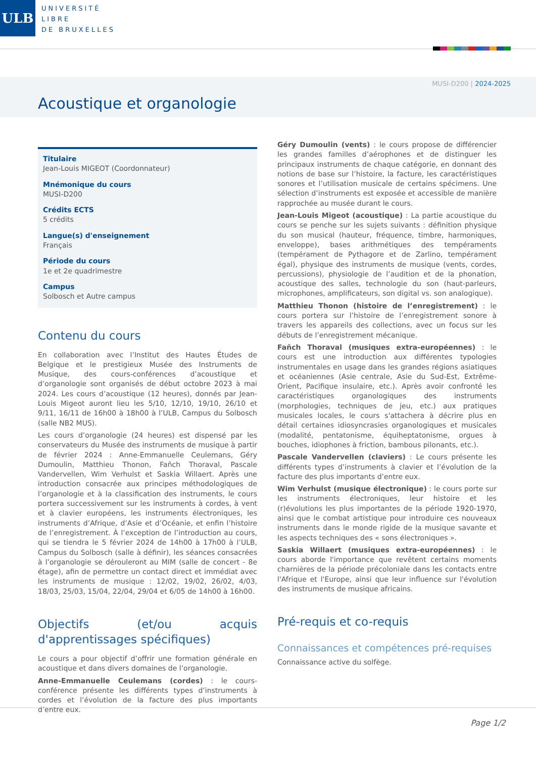ULB
UNIVERSITÉ
LIBRE
DE BRUXELLES
MUSI-D200 | 2024-2025
Acoustique et organologie
Titulaire
Jean-Louis MIGEOT (Coordonnateur)
Mnémonique du cours
MUSI-D200
Crédits ECTS
5 crédits
Langue(s) d'enseignement
Français
Période du cours
1e et 2e quadrimestre
Campus
Solbosch et Autre campus
Contenu du cours
En collaboration avec l’Institut des Hautes Études de Belgique et le prestigieux Musée des Instruments de Musique, des cours-conférences d’acoustique et d’organologie sont organisés de début octobre 2023 à mai 2024. Les cours d’acoustique (12 heures), donnés par Jean-Louis Migeot auront lieu les 5/10, 12/10, 19/10, 26/10 et 9/11, 16/11 de 16h00 à 18h00 à l’ULB, Campus du Solbosch (salle NB2 MUS).
Les cours d’organologie (24 heures) est dispensé par les conservateurs du Musée des instruments de musique à partir de février 2024 : Anne-Emmanuelle Ceulemans, Géry Dumoulin, Matthieu Thonon, Fañch Thoraval, Pascale Vandervellen, Wim Verhulst et Saskia Willaert. Après une introduction consacrée aux principes méthodologiques de l’organologie et à la classification des instruments, le cours portera successivement sur les instruments à cordes, à vent et à clavier européens, les instruments électroniques, les instruments d’Afrique, d’Asie et d’Océanie, et enfin l’histoire de l’enregistrement. À l’exception de l’introduction au cours, qui se tiendra le 5 février 2024 de 14h00 à 17h00 à l’ULB, Campus du Solbosch (salle à définir), les séances consacrées à l’organologie se dérouleront au MIM (salle de concert - 8e étage), afin de permettre un contact direct et immédiat avec les instruments de musique : 12/02, 19/02, 26/02, 4/03, 18/03, 25/03, 15/04, 22/04, 29/04 et 6/05 de 14h00 à 16h00.
Objectifs (et/ou acquis d'apprentissages spécifiques)
Le cours a pour objectif d’offrir une formation générale en acoustique et dans divers domaines de l’organologie.
Anne-Emmanuelle Ceulemans (cordes) : le cours-conférence présente les différents types d’instruments à cordes et l’évolution de la facture des plus importants d’entre eux.
Géry Dumoulin (vents) : le cours propose de différencier les grandes familles d’aérophones et de distinguer les principaux instruments de chaque catégorie, en donnant des notions de base sur l’histoire, la facture, les caractéristiques sonores et l’utilisation musicale de certains spécimens. Une sélection d’instruments est exposée et accessible de manière rapprochée au musée durant le cours.
Jean-Louis Migeot (acoustique) : La partie acoustique du cours se penche sur les sujets suivants : définition physique du son musical (hauteur, fréquence, timbre, harmoniques, enveloppe), bases arithmétiques des tempéraments (tempérament de Pythagore et de Zarlino, tempérament égal), physique des instruments de musique (vents, cordes, percussions), physiologie de l’audition et de la phonation, acoustique des salles, technologie du son (haut-parleurs, microphones, amplificateurs, son digital vs. son analogique).
Matthieu Thonon (histoire de l’enregistrement) : le cours portera sur l’histoire de l’enregistrement sonore à travers les appareils des collections, avec un focus sur les débuts de l’enregistrement mécanique.
Fañch Thoraval (musiques extra-européennes) : le cours est une introduction aux différentes typologies instrumentales en usage dans les grandes régions asiatiques et océaniennes (Asie centrale, Asie du Sud-Est, Extrême-Orient, Pacifique insulaire, etc.). Après avoir confronté les caractéristiques organologiques des instruments (morphologies, techniques de jeu, etc.) aux pratiques musicales locales, le cours s'attachera à décrire plus en détail certaines idiosyncrasies organologiques et musicales (modalité, pentatonisme, équiheptatonisme, orgues à bouches, idiophones à friction, bambous pilonants, etc.).
Pascale Vandervellen (claviers) : Le cours présente les différents types d’instruments à clavier et l’évolution de la facture des plus importants d’entre eux.
Wim Verhulst (musique électronique) : le cours porte sur les instruments électroniques, leur histoire et les (r)évolutions les plus importantes de la période 1920-1970, ainsi que le combat artistique pour introduire ces nouveaux instruments dans le monde rigide de la musique savante et les aspects techniques des « sons électroniques ».
Saskia Willaert (musiques extra-européennes) : le cours aborde l'importance que revêtent certains moments charnières de la période précoloniale dans les contacts entre l'Afrique et l'Europe, ainsi que leur influence sur l'évolution des instruments de musique africains.
Pré-requis et co-requis
Connaissances et compétences pré-requises
Connaissance active du solfège.
Page 1/2